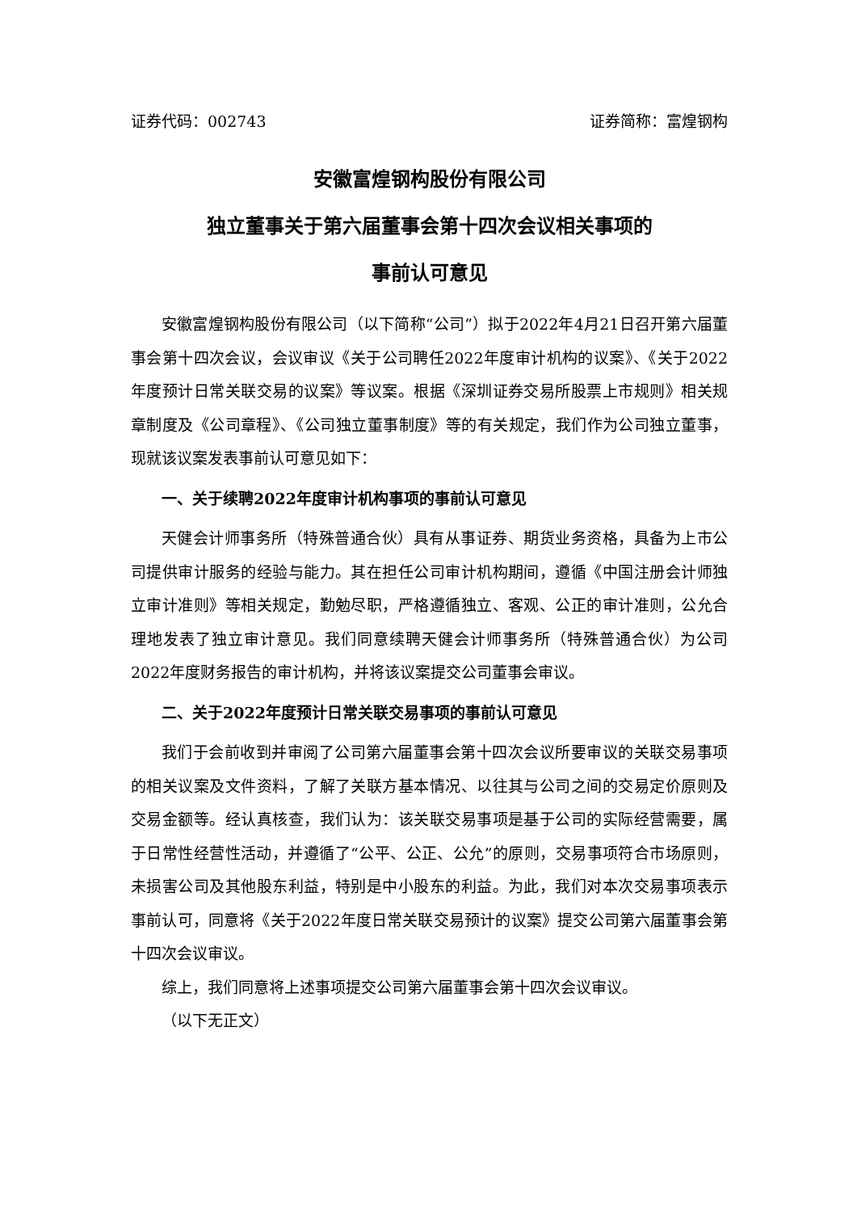证券代码：002743 证券简称：富煌钢构
安徽富煌钢构股份有限公司
独立董事关于第六届董事会第十四次会议相关事项的
事前认可意见
安徽富煌钢构股份有限公司（以下简称“公司”）拟于2022年4月21日召开第六届董事会第十四次会议，会议审议《关于公司聘任2022年度审计机构的议案》、《关于2022年度预计日常关联交易的议案》等议案。根据《深圳证券交易所股票上市规则》相关规章制度及《公司章程》、《公司独立董事制度》等的有关规定，我们作为公司独立董事，现就该议案发表事前认可意见如下：
一、关于续聘2022年度审计机构事项的事前认可意见
天健会计师事务所（特殊普通合伙）具有从事证券、期货业务资格，具备为上市公司提供审计服务的经验与能力。其在担任公司审计机构期间，遵循《中国注册会计师独立审计准则》等相关规定，勤勉尽职，严格遵循独立、客观、公正的审计准则，公允合理地发表了独立审计意见。我们同意续聘天健会计师事务所（特殊普通合伙）为公司2022年度财务报告的审计机构，并将该议案提交公司董事会审议。
二、关于2022年度预计日常关联交易事项的事前认可意见
我们于会前收到并审阅了公司第六届董事会第十四次会议所要审议的关联交易事项的相关议案及文件资料，了解了关联方基本情况、以往其与公司之间的交易定价原则及交易金额等。经认真核查，我们认为：该关联交易事项是基于公司的实际经营需要，属于日常性经营性活动，并遵循了“公平、公正、公允”的原则，交易事项符合市场原则，未损害公司及其他股东利益，特别是中小股东的利益。为此，我们对本次交易事项表示事前认可，同意将《关于2022年度日常关联交易预计的议案》提交公司第六届董事会第十四次会议审议。
综上，我们同意将上述事项提交公司第六届董事会第十四次会议审议。
（以下无正文）